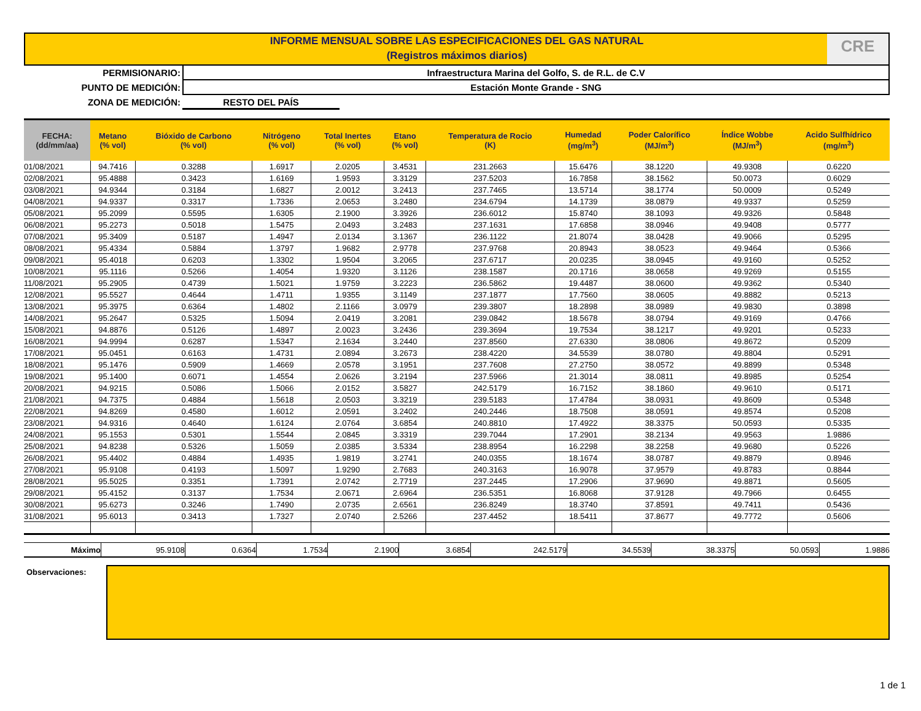INFORME MENSUAL SOBRE LAS ESPECIFICACIONES DEL GAS NATURAL
(Registros máximos diarios)
CRE
PERMISIONARIO: Infraestructura Marina del Golfo, S. de R.L. de C.V
PUNTO DE MEDICIÓN: Estación Monte Grande - SNG
ZONA DE MEDICIÓN: RESTO DEL PAÍS
| FECHA: (dd/mm/aa) | Metano (% vol) | Bióxido de Carbono (% vol) | Nitrógeno (% vol) | Total Inertes (% vol) | Etano (% vol) | Temperatura de Rocio (K) | Humedad (mg/m<sup>3</sup>) | Poder Calorífico (MJ/m<sup>3</sup>) | Índice Wobbe (MJ/m<sup>3</sup>) | Acido Sulfhídrico (mg/m<sup>3</sup>) |
| --- | --- | --- | --- | --- | --- | --- | --- | --- | --- | --- |
| 01/08/2021 | 94.7416 | 0.3288 | 1.6917 | 2.0205 | 3.4531 | 231.2663 | 15.6476 | 38.1220 | 49.9308 | 0.6220 |
| 02/08/2021 | 95.4888 | 0.3423 | 1.6169 | 1.9593 | 3.3129 | 237.5203 | 16.7858 | 38.1562 | 50.0073 | 0.6029 |
| 03/08/2021 | 94.9344 | 0.3184 | 1.6827 | 2.0012 | 3.2413 | 237.7465 | 13.5714 | 38.1774 | 50.0009 | 0.5249 |
| 04/08/2021 | 94.9337 | 0.3317 | 1.7336 | 2.0653 | 3.2480 | 234.6794 | 14.1739 | 38.0879 | 49.9337 | 0.5259 |
| 05/08/2021 | 95.2099 | 0.5595 | 1.6305 | 2.1900 | 3.3926 | 236.6012 | 15.8740 | 38.1093 | 49.9326 | 0.5848 |
| 06/08/2021 | 95.2273 | 0.5018 | 1.5475 | 2.0493 | 3.2483 | 237.1631 | 17.6858 | 38.0946 | 49.9408 | 0.5777 |
| 07/08/2021 | 95.3409 | 0.5187 | 1.4947 | 2.0134 | 3.1367 | 236.1122 | 21.8074 | 38.0428 | 49.9066 | 0.5295 |
| 08/08/2021 | 95.4334 | 0.5884 | 1.3797 | 1.9682 | 2.9778 | 237.9768 | 20.8943 | 38.0523 | 49.9464 | 0.5366 |
| 09/08/2021 | 95.4018 | 0.6203 | 1.3302 | 1.9504 | 3.2065 | 237.6717 | 20.0235 | 38.0945 | 49.9160 | 0.5252 |
| 10/08/2021 | 95.1116 | 0.5266 | 1.4054 | 1.9320 | 3.1126 | 238.1587 | 20.1716 | 38.0658 | 49.9269 | 0.5155 |
| 11/08/2021 | 95.2905 | 0.4739 | 1.5021 | 1.9759 | 3.2223 | 236.5862 | 19.4487 | 38.0600 | 49.9362 | 0.5340 |
| 12/08/2021 | 95.5527 | 0.4644 | 1.4711 | 1.9355 | 3.1149 | 237.1877 | 17.7560 | 38.0605 | 49.8882 | 0.5213 |
| 13/08/2021 | 95.3975 | 0.6364 | 1.4802 | 2.1166 | 3.0979 | 239.3807 | 18.2898 | 38.0989 | 49.9830 | 0.3898 |
| 14/08/2021 | 95.2647 | 0.5325 | 1.5094 | 2.0419 | 3.2081 | 239.0842 | 18.5678 | 38.0794 | 49.9169 | 0.4766 |
| 15/08/2021 | 94.8876 | 0.5126 | 1.4897 | 2.0023 | 3.2436 | 239.3694 | 19.7534 | 38.1217 | 49.9201 | 0.5233 |
| 16/08/2021 | 94.9994 | 0.6287 | 1.5347 | 2.1634 | 3.2440 | 237.8560 | 27.6330 | 38.0806 | 49.8672 | 0.5209 |
| 17/08/2021 | 95.0451 | 0.6163 | 1.4731 | 2.0894 | 3.2673 | 238.4220 | 34.5539 | 38.0780 | 49.8804 | 0.5291 |
| 18/08/2021 | 95.1476 | 0.5909 | 1.4669 | 2.0578 | 3.1951 | 237.7608 | 27.2750 | 38.0572 | 49.8899 | 0.5348 |
| 19/08/2021 | 95.1400 | 0.6071 | 1.4554 | 2.0626 | 3.2194 | 237.5966 | 21.3014 | 38.0811 | 49.8985 | 0.5254 |
| 20/08/2021 | 94.9215 | 0.5086 | 1.5066 | 2.0152 | 3.5827 | 242.5179 | 16.7152 | 38.1860 | 49.9610 | 0.5171 |
| 21/08/2021 | 94.7375 | 0.4884 | 1.5618 | 2.0503 | 3.3219 | 239.5183 | 17.4784 | 38.0931 | 49.8609 | 0.5348 |
| 22/08/2021 | 94.8269 | 0.4580 | 1.6012 | 2.0591 | 3.2402 | 240.2446 | 18.7508 | 38.0591 | 49.8574 | 0.5208 |
| 23/08/2021 | 94.9316 | 0.4640 | 1.6124 | 2.0764 | 3.6854 | 240.8810 | 17.4922 | 38.3375 | 50.0593 | 0.5335 |
| 24/08/2021 | 95.1553 | 0.5301 | 1.5544 | 2.0845 | 3.3319 | 239.7044 | 17.2901 | 38.2134 | 49.9563 | 1.9886 |
| 25/08/2021 | 94.8238 | 0.5326 | 1.5059 | 2.0385 | 3.5334 | 238.8954 | 16.2298 | 38.2258 | 49.9680 | 0.5226 |
| 26/08/2021 | 95.4402 | 0.4884 | 1.4935 | 1.9819 | 3.2741 | 240.0355 | 18.1674 | 38.0787 | 49.8879 | 0.8946 |
| 27/08/2021 | 95.9108 | 0.4193 | 1.5097 | 1.9290 | 2.7683 | 240.3163 | 16.9078 | 37.9579 | 49.8783 | 0.8844 |
| 28/08/2021 | 95.5025 | 0.3351 | 1.7391 | 2.0742 | 2.7719 | 237.2445 | 17.2906 | 37.9690 | 49.8871 | 0.5605 |
| 29/08/2021 | 95.4152 | 0.3137 | 1.7534 | 2.0671 | 2.6964 | 236.5351 | 16.8068 | 37.9128 | 49.7966 | 0.6455 |
| 30/08/2021 | 95.6273 | 0.3246 | 1.7490 | 2.0735 | 2.6561 | 236.8249 | 18.3740 | 37.8591 | 49.7411 | 0.5436 |
| 31/08/2021 | 95.6013 | 0.3413 | 1.7327 | 2.0740 | 2.5266 | 237.4452 | 18.5411 | 37.8677 | 49.7772 | 0.5606 |
| Máximo | 95.9108 | 0.6364 | 1.7534 | 2.1900 | 3.6854 | 242.5179 | 34.5539 | 38.3375 | 50.0593 | 1.9886 |
Observaciones:
1 de 1